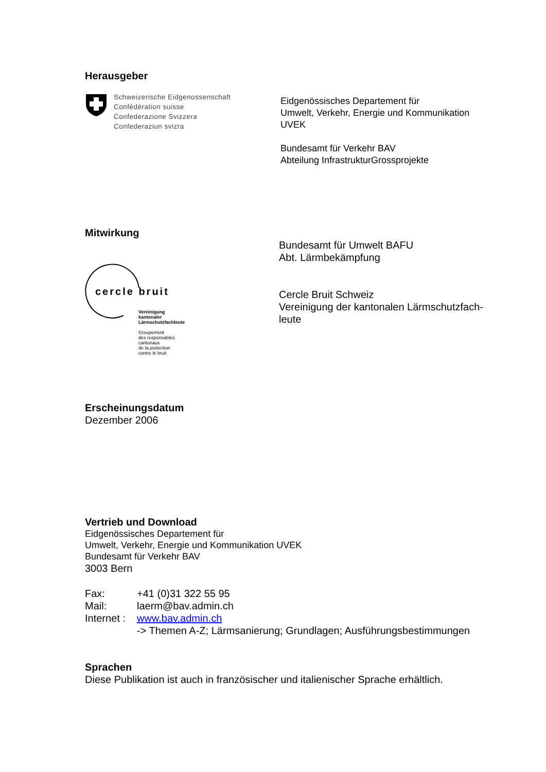Herausgeber
Schweizerische Eidgenossenschaft
Confédération suisse
Confederazione Svizzera
Confederaziun svizra
Eidgenössisches Departement für
Umwelt, Verkehr, Energie und Kommunikation
UVEK
Bundesamt für Verkehr BAV
Abteilung InfrastrukturGrossprojekte
Mitwirkung
cercle bruit
Vereinigung
kantonaler
Lärmschutzfachleute
Groupement
des responsables
cantonaux
de la protection
contre le bruit
Bundesamt für Umwelt BAFU
Abt. Lärmbekämpfung
Cercle Bruit Schweiz
Vereinigung der kantonalen Lärmschutzfach-
leute
Erscheinungsdatum
Dezember 2006
Vertrieb und Download
Eidgenössisches Departement für
Umwelt, Verkehr, Energie und Kommunikation UVEK
Bundesamt für Verkehr BAV
3003 Bern
| Fax: | +41 (0)31 322 55 95 |
| Mail: | laerm@bav.admin.ch |
| Internet : | www.bav.admin.ch -> Themen A-Z; Lärmsanierung; Grundlagen; Ausführungsbestimmungen |
Sprachen
Diese Publikation ist auch in französischer und italienischer Sprache erhältlich.